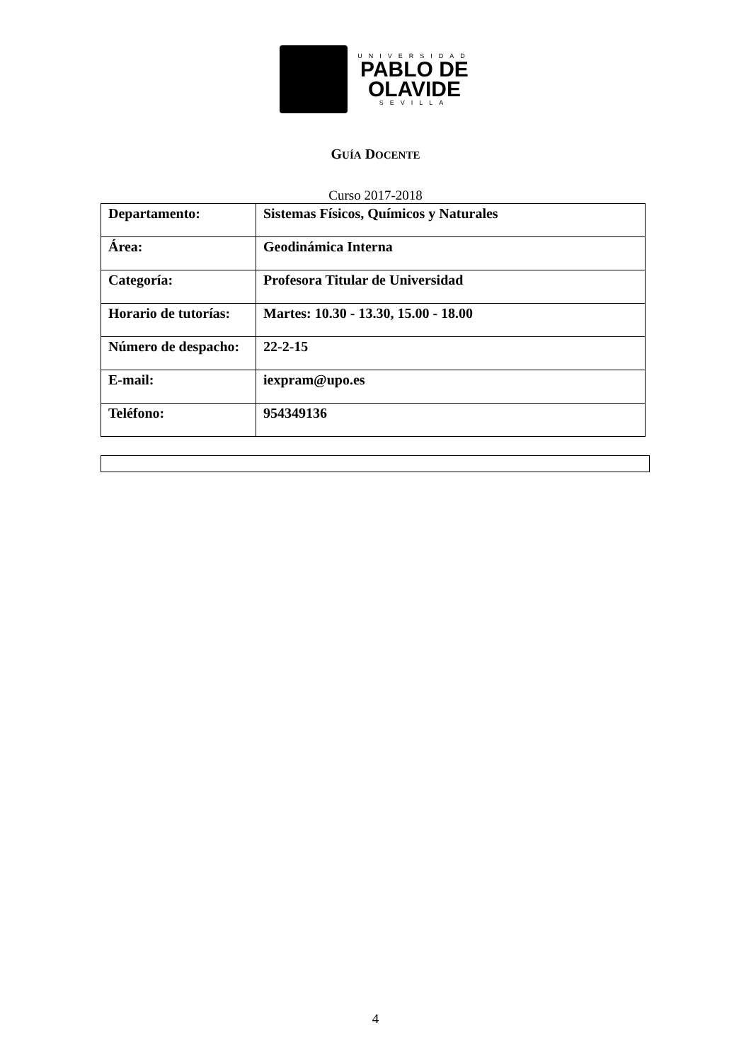UNIVERSIDAD
PABLO DE
OLAVIDE
SEVILLA
GUÍA DOCENTE
Curso 2017-2018
| Departamento: | Sistemas Físicos, Químicos y Naturales |
| Área: | Geodinámica Interna |
| Categoría: | Profesora Titular de Universidad |
| Horario de tutorías: | Martes: 10.30 - 13.30, 15.00 - 18.00 |
| Número de despacho: | 22-2-15 |
| E-mail: | iexpram@upo.es |
| Teléfono: | 954349136 |
4